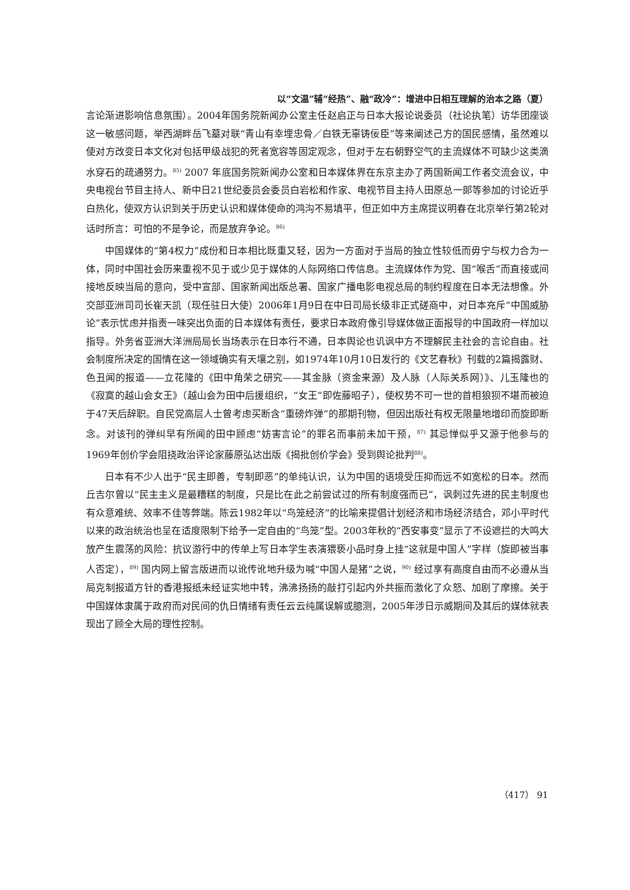以“文温”辅“经热”、融“政冷”：增进中日相互理解的治本之路（夏）
言论渐进影响信息氛围）。2004年国务院新闻办公室主任赵启正与日本大报论说委员（社论执笔）访华团座谈这一敏感问题，举西湖畔岳飞墓对联“青山有幸埋忠骨／白铁无辜铸佞臣”等来阐述己方的国民感情，虽然难以使对方改变日本文化对包括甲级战犯的死者宽容等固定观念，但对于左右朝野空气的主流媒体不可缺少这类滴水穿石的疏通努力。<sup>85)</sup> 2007 年底国务院新闻办公室和日本媒体界在东京主办了两国新闻工作者交流会议，中央电视台节目主持人、新中日21世纪委员会委员白岩松和作家、电视节目主持人田原总一郎等参加的讨论近乎白热化，使双方认识到关于历史认识和媒体使命的鸿沟不易填平，但正如中方主席提议明春在北京举行第2轮对话时所言：可怕的不是争论，而是放弃争论。<sup>86)</sup>
中国媒体的“第4权力”成份和日本相比既重又轻，因为一方面对于当局的独立性较低而毋宁与权力合为一体，同时中国社会历来重视不见于或少见于媒体的人际网络口传信息。主流媒体作为党、国“喉舌”而直接或间接地反映当局的意向，受中宣部、国家新闻出版总署、国家广播电影电视总局的制约程度在日本无法想像。外交部亚洲司司长崔天凯（现任驻日大使）2006年1月9日在中日司局长级非正式磋商中，对日本充斥“中国威胁论”表示忧虑并指责一味突出负面的日本媒体有责任，要求日本政府像引导媒体做正面报导的中国政府一样加以指导。外务省亚洲大洋洲局局长当场表示在日本行不通，日本舆论也讥讽中方不理解民主社会的言论自由。社会制度所决定的国情在这一领域确实有天壤之别，如1974年10月10日发行的《文艺春秋》刊载的2篇揭露财、色丑闻的报道——立花隆的《田中角荣之研究——其金脉（资金来源）及人脉（人际关系网）》、儿玉隆也的《寂寞的越山会女王》（越山会为田中后援组织，“女王”即佐藤昭子），使权势不可一世的首相狼狈不堪而被迫于47天后辞职。自民党高层人士曾考虑买断含“重磅炸弹”的那期刊物，但因出版社有权无限量地增印而旋即断念。对该刊的弹纠早有所闻的田中顾虑“妨害言论”的罪名而事前未加干预，<sup>87)</sup> 其忌惮似乎又源于他参与的1969年创价学会阻挠政治评论家藤原弘达出版《揭批创价学会》受到舆论批判<sup>88)</sup>。
日本有不少人出于“民主即善，专制即恶”的单纯认识，认为中国的语境受压抑而远不如宽松的日本。然而丘吉尔曾以“民主主义是最糟糕的制度，只是比在此之前尝试过的所有制度强而已”，讽刺过先进的民主制度也有众意难统、效率不佳等弊端。陈云1982年以“鸟笼经济”的比喻来提倡计划经济和市场经济结合，邓小平时代以来的政治统治也呈在适度限制下给予一定自由的“鸟笼”型。2003年秋的“西安事变”显示了不设遮拦的大鸣大放产生震荡的风险：抗议游行中的传单上写日本学生表演猥亵小品时身上挂“这就是中国人”字样（旋即被当事人否定），<sup>89)</sup> 国内网上留言版进而以讹传讹地升级为喊“中国人是猪”之说，<sup>90)</sup> 经过享有高度自由而不必遵从当局克制报道方针的香港报纸未经证实地中转，沸沸扬扬的敲打引起内外共振而激化了众怒、加剧了摩擦。关于中国媒体隶属于政府而对民间的仇日情绪有责任云云纯属误解或臆测，2005年涉日示威期间及其后的媒体就表现出了顾全大局的理性控制。
（417） 91